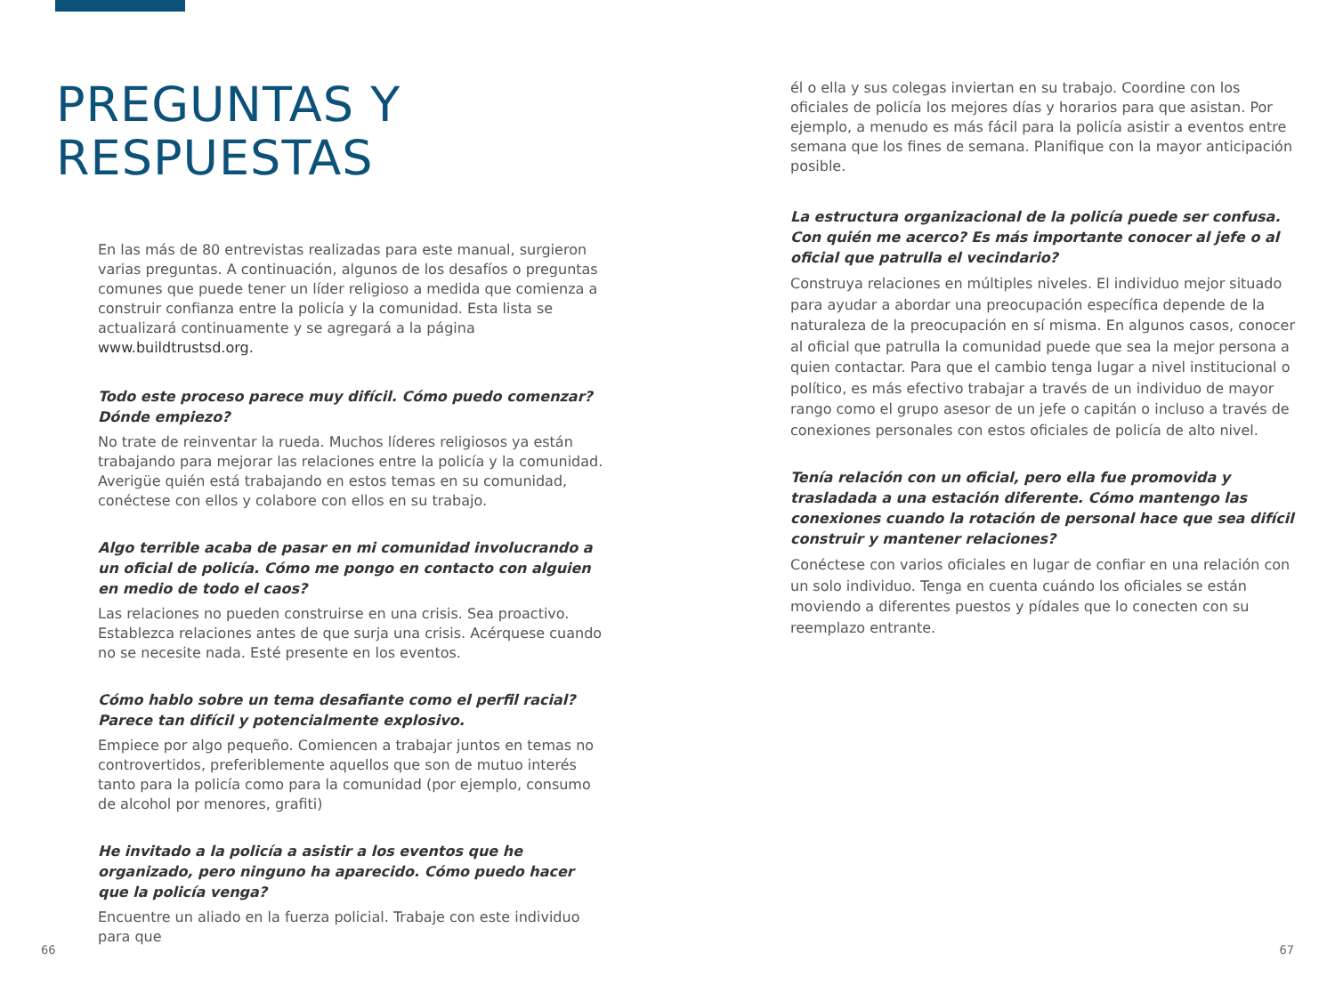PREGUNTAS Y
RESPUESTAS
En las más de 80 entrevistas realizadas para este manual, surgieron varias preguntas. A continuación, algunos de los desafíos o preguntas comunes que puede tener un líder religioso a medida que comienza a construir confianza entre la policía y la comunidad. Esta lista se actualizará continuamente y se agregará a la página www.buildtrustsd.org.
Todo este proceso parece muy difícil. Cómo puedo comenzar? Dónde empiezo?
No trate de reinventar la rueda. Muchos líderes religiosos ya están trabajando para mejorar las relaciones entre la policía y la comunidad. Averigüe quién está trabajando en estos temas en su comunidad, conéctese con ellos y colabore con ellos en su trabajo.
Algo terrible acaba de pasar en mi comunidad involucrando a un oficial de policía. Cómo me pongo en contacto con alguien en medio de todo el caos?
Las relaciones no pueden construirse en una crisis. Sea proactivo. Establezca relaciones antes de que surja una crisis. Acérquese cuando no se necesite nada. Esté presente en los eventos.
Cómo hablo sobre un tema desafiante como el perfil racial? Parece tan difícil y potencialmente explosivo.
Empiece por algo pequeño. Comiencen a trabajar juntos en temas no controvertidos, preferiblemente aquellos que son de mutuo interés tanto para la policía como para la comunidad (por ejemplo, consumo de alcohol por menores, grafiti)
He invitado a la policía a asistir a los eventos que he organizado, pero ninguno ha aparecido. Cómo puedo hacer que la policía venga?
Encuentre un aliado en la fuerza policial. Trabaje con este individuo para que
él o ella y sus colegas inviertan en su trabajo. Coordine con los oficiales de policía los mejores días y horarios para que asistan. Por ejemplo, a menudo es más fácil para la policía asistir a eventos entre semana que los fines de semana. Planifique con la mayor anticipación posible.
La estructura organizacional de la policía puede ser confusa. Con quién me acerco? Es más importante conocer al jefe o al oficial que patrulla el vecindario?
Construya relaciones en múltiples niveles. El individuo mejor situado para ayudar a abordar una preocupación específica depende de la naturaleza de la preocupación en sí misma. En algunos casos, conocer al oficial que patrulla la comunidad puede que sea la mejor persona a quien contactar. Para que el cambio tenga lugar a nivel institucional o político, es más efectivo trabajar a través de un individuo de mayor rango como el grupo asesor de un jefe o capitán o incluso a través de conexiones personales con estos oficiales de policía de alto nivel.
Tenía relación con un oficial, pero ella fue promovida y trasladada a una estación diferente. Cómo mantengo las conexiones cuando la rotación de personal hace que sea difícil construir y mantener relaciones?
Conéctese con varios oficiales en lugar de confiar en una relación con un solo individuo. Tenga en cuenta cuándo los oficiales se están moviendo a diferentes puestos y pídales que lo conecten con su reemplazo entrante.
66 67